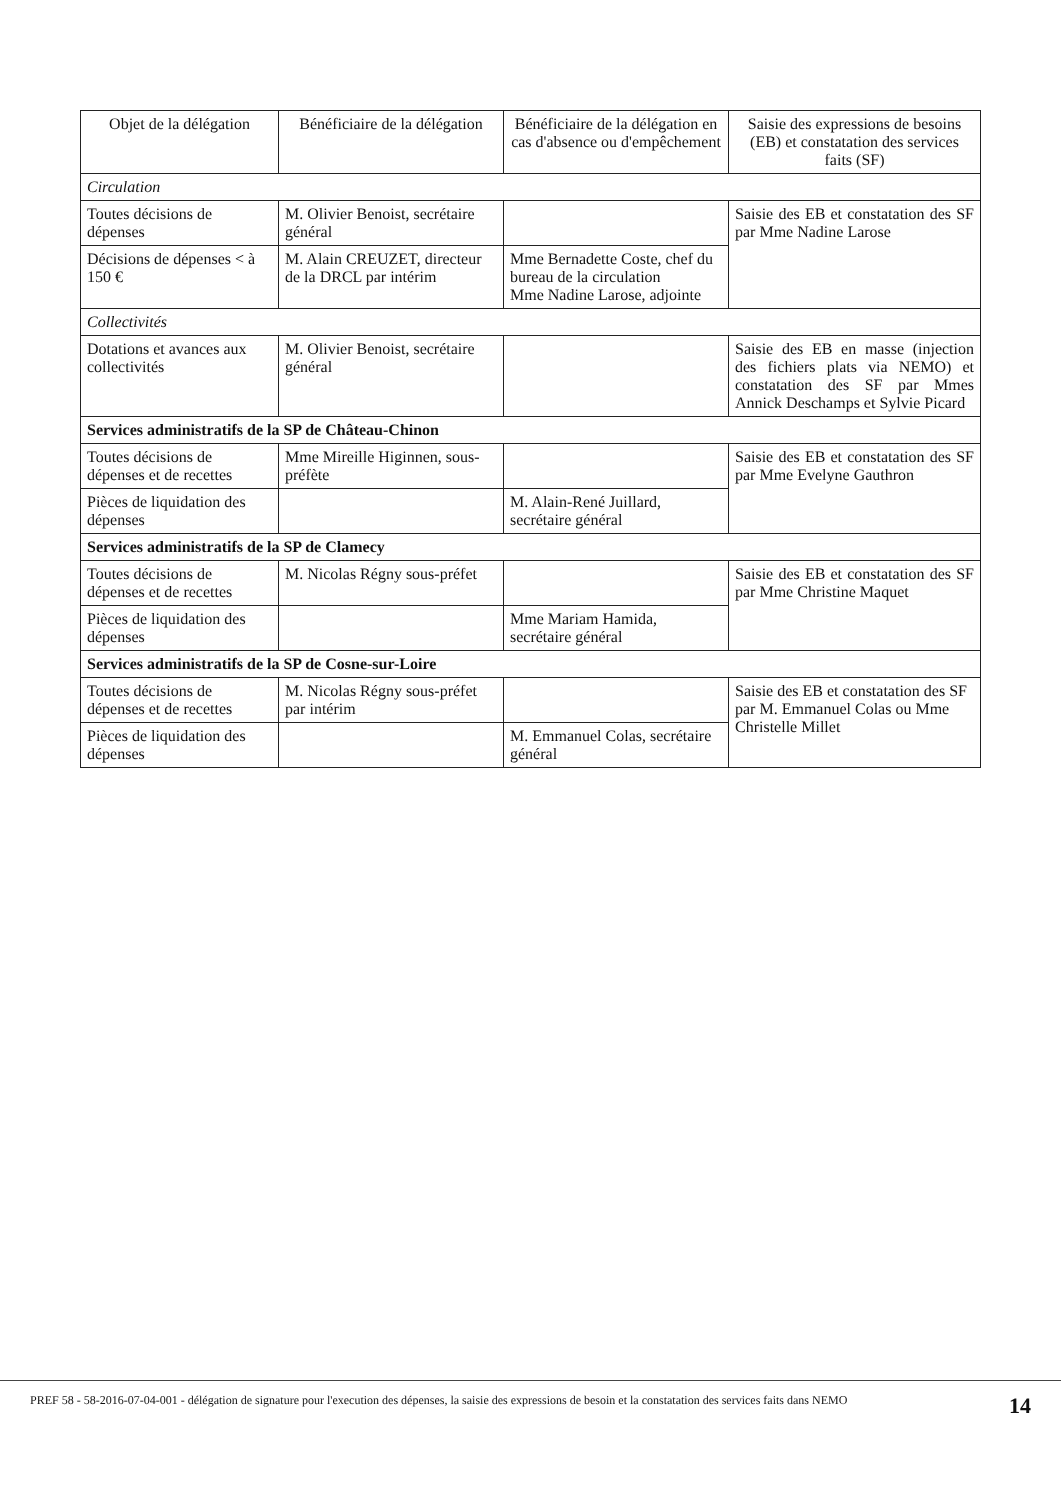| Objet de la délégation | Bénéficiaire de la délégation | Bénéficiaire de la délégation en cas d'absence ou d'empêchement | Saisie des expressions de besoins (EB) et constatation des services faits (SF) |
| --- | --- | --- | --- |
| Circulation | | | |
| Toutes décisions de dépenses | M. Olivier Benoist, secrétaire général | | Saisie des EB et constatation des SF par Mme Nadine Larose |
| Décisions de dépenses < à 150 € | M. Alain CREUZET, directeur de la DRCL par intérim | Mme Bernadette Coste, chef du bureau de la circulation Mme Nadine Larose, adjointe | |
| Collectivités | | | |
| Dotations et avances aux collectivités | M. Olivier Benoist, secrétaire général | | Saisie des EB en masse (injection des fichiers plats via NEMO) et constatation des SF par Mmes Annick Deschamps et Sylvie Picard |
| Services administratifs de la SP de Château-Chinon | | | |
| Toutes décisions de dépenses et de recettes | Mme Mireille Higinnen, sous-préfète | | Saisie des EB et constatation des SF par Mme Evelyne Gauthron |
| Pièces de liquidation des dépenses | | M. Alain-René Juillard, secrétaire général | |
| Services administratifs de la SP de Clamecy | | | |
| Toutes décisions de dépenses et de recettes | M. Nicolas Régny sous-préfet | | Saisie des EB et constatation des SF par Mme Christine Maquet |
| Pièces de liquidation des dépenses | | Mme Mariam Hamida, secrétaire général | |
| Services administratifs de la SP de Cosne-sur-Loire | | | |
| Toutes décisions de dépenses et de recettes | M. Nicolas Régny sous-préfet par intérim | | Saisie des EB et constatation des SF par M. Emmanuel Colas ou Mme Christelle Millet |
| Pièces de liquidation des dépenses | | M. Emmanuel Colas, secrétaire général | |
PREF 58 - 58-2016-07-04-001 - délégation de signature pour l'execution des dépenses, la saisie des expressions de besoin et la constatation des services faits dans NEMO
14